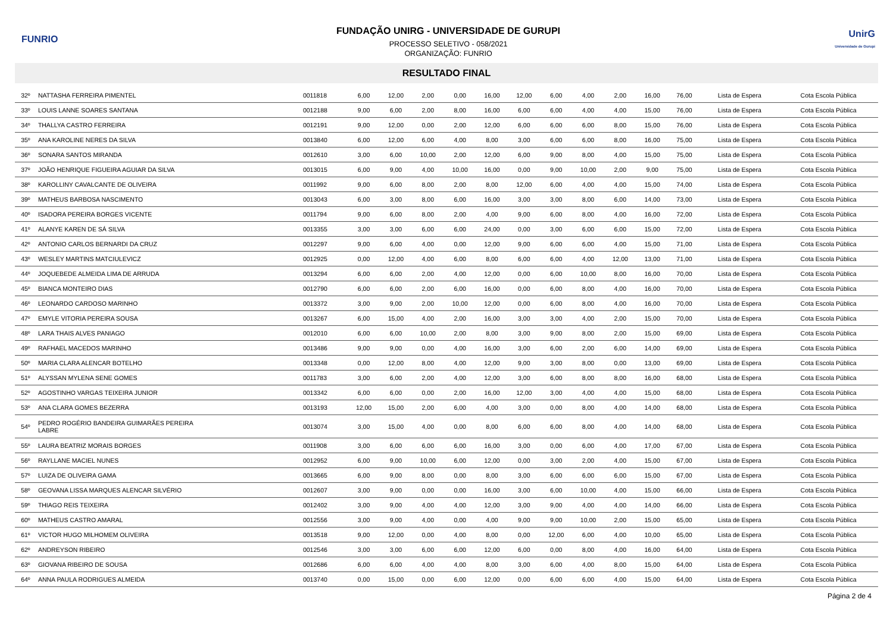FUNRIO
FUNDAÇÃO UNIRG - UNIVERSIDADE DE GURUPI
PROCESSO SELETIVO - 058/2021
ORGANIZAÇÃO: FUNRIO
UnirG
Universidade de Gurupi
RESULTADO FINAL
| 32º | NATTASHA FERREIRA PIMENTEL | 0011818 | 6,00 | 12,00 | 2,00 | 0,00 | 16,00 | 12,00 | 6,00 | 4,00 | 2,00 | 16,00 | 76,00 | Lista de Espera | Cota Escola Pública |
| 33º | LOUIS LANNE SOARES SANTANA | 0012188 | 9,00 | 6,00 | 2,00 | 8,00 | 16,00 | 6,00 | 6,00 | 4,00 | 4,00 | 15,00 | 76,00 | Lista de Espera | Cota Escola Pública |
| 34º | THALLYA CASTRO FERREIRA | 0012191 | 9,00 | 12,00 | 0,00 | 2,00 | 12,00 | 6,00 | 6,00 | 6,00 | 8,00 | 15,00 | 76,00 | Lista de Espera | Cota Escola Pública |
| 35º | ANA KAROLINE NERES DA SILVA | 0013840 | 6,00 | 12,00 | 6,00 | 4,00 | 8,00 | 3,00 | 6,00 | 6,00 | 8,00 | 16,00 | 75,00 | Lista de Espera | Cota Escola Pública |
| 36º | SONARA SANTOS MIRANDA | 0012610 | 3,00 | 6,00 | 10,00 | 2,00 | 12,00 | 6,00 | 9,00 | 8,00 | 4,00 | 15,00 | 75,00 | Lista de Espera | Cota Escola Pública |
| 37º | JOÃO HENRIQUE FIGUEIRA AGUIAR DA SILVA | 0013015 | 6,00 | 9,00 | 4,00 | 10,00 | 16,00 | 0,00 | 9,00 | 10,00 | 2,00 | 9,00 | 75,00 | Lista de Espera | Cota Escola Pública |
| 38º | KAROLLINY CAVALCANTE DE OLIVEIRA | 0011992 | 9,00 | 6,00 | 8,00 | 2,00 | 8,00 | 12,00 | 6,00 | 4,00 | 4,00 | 15,00 | 74,00 | Lista de Espera | Cota Escola Pública |
| 39º | MATHEUS BARBOSA NASCIMENTO | 0013043 | 6,00 | 3,00 | 8,00 | 6,00 | 16,00 | 3,00 | 3,00 | 8,00 | 6,00 | 14,00 | 73,00 | Lista de Espera | Cota Escola Pública |
| 40º | ISADORA PEREIRA BORGES VICENTE | 0011794 | 9,00 | 6,00 | 8,00 | 2,00 | 4,00 | 9,00 | 6,00 | 8,00 | 4,00 | 16,00 | 72,00 | Lista de Espera | Cota Escola Pública |
| 41º | ALANYE KAREN DE SÁ SILVA | 0013355 | 3,00 | 3,00 | 6,00 | 6,00 | 24,00 | 0,00 | 3,00 | 6,00 | 6,00 | 15,00 | 72,00 | Lista de Espera | Cota Escola Pública |
| 42º | ANTONIO CARLOS BERNARDI DA CRUZ | 0012297 | 9,00 | 6,00 | 4,00 | 0,00 | 12,00 | 9,00 | 6,00 | 6,00 | 4,00 | 15,00 | 71,00 | Lista de Espera | Cota Escola Pública |
| 43º | WESLEY MARTINS MATCIULEVICZ | 0012925 | 0,00 | 12,00 | 4,00 | 6,00 | 8,00 | 6,00 | 6,00 | 4,00 | 12,00 | 13,00 | 71,00 | Lista de Espera | Cota Escola Pública |
| 44º | JOQUEBEDE ALMEIDA LIMA DE ARRUDA | 0013294 | 6,00 | 6,00 | 2,00 | 4,00 | 12,00 | 0,00 | 6,00 | 10,00 | 8,00 | 16,00 | 70,00 | Lista de Espera | Cota Escola Pública |
| 45º | BIANCA MONTEIRO DIAS | 0012790 | 6,00 | 6,00 | 2,00 | 6,00 | 16,00 | 0,00 | 6,00 | 8,00 | 4,00 | 16,00 | 70,00 | Lista de Espera | Cota Escola Pública |
| 46º | LEONARDO CARDOSO MARINHO | 0013372 | 3,00 | 9,00 | 2,00 | 10,00 | 12,00 | 0,00 | 6,00 | 8,00 | 4,00 | 16,00 | 70,00 | Lista de Espera | Cota Escola Pública |
| 47º | EMYLE VITORIA PEREIRA SOUSA | 0013267 | 6,00 | 15,00 | 4,00 | 2,00 | 16,00 | 3,00 | 3,00 | 4,00 | 2,00 | 15,00 | 70,00 | Lista de Espera | Cota Escola Pública |
| 48º | LARA THAIS ALVES PANIAGO | 0012010 | 6,00 | 6,00 | 10,00 | 2,00 | 8,00 | 3,00 | 9,00 | 8,00 | 2,00 | 15,00 | 69,00 | Lista de Espera | Cota Escola Pública |
| 49º | RAFHAEL MACEDOS MARINHO | 0013486 | 9,00 | 9,00 | 0,00 | 4,00 | 16,00 | 3,00 | 6,00 | 2,00 | 6,00 | 14,00 | 69,00 | Lista de Espera | Cota Escola Pública |
| 50º | MARIA CLARA ALENCAR BOTELHO | 0013348 | 0,00 | 12,00 | 8,00 | 4,00 | 12,00 | 9,00 | 3,00 | 8,00 | 0,00 | 13,00 | 69,00 | Lista de Espera | Cota Escola Pública |
| 51º | ALYSSAN MYLENA SENE GOMES | 0011783 | 3,00 | 6,00 | 2,00 | 4,00 | 12,00 | 3,00 | 6,00 | 8,00 | 8,00 | 16,00 | 68,00 | Lista de Espera | Cota Escola Pública |
| 52º | AGOSTINHO VARGAS TEIXEIRA JUNIOR | 0013342 | 6,00 | 6,00 | 0,00 | 2,00 | 16,00 | 12,00 | 3,00 | 4,00 | 4,00 | 15,00 | 68,00 | Lista de Espera | Cota Escola Pública |
| 53º | ANA CLARA GOMES BEZERRA | 0013193 | 12,00 | 15,00 | 2,00 | 6,00 | 4,00 | 3,00 | 0,00 | 8,00 | 4,00 | 14,00 | 68,00 | Lista de Espera | Cota Escola Pública |
| 54º | PEDRO ROGÉRIO BANDEIRA GUIMARÃES PEREIRA LABRE | 0013074 | 3,00 | 15,00 | 4,00 | 0,00 | 8,00 | 6,00 | 6,00 | 8,00 | 4,00 | 14,00 | 68,00 | Lista de Espera | Cota Escola Pública |
| 55º | LAURA BEATRIZ MORAIS BORGES | 0011908 | 3,00 | 6,00 | 6,00 | 6,00 | 16,00 | 3,00 | 0,00 | 6,00 | 4,00 | 17,00 | 67,00 | Lista de Espera | Cota Escola Pública |
| 56º | RAYLLANE MACIEL NUNES | 0012952 | 6,00 | 9,00 | 10,00 | 6,00 | 12,00 | 0,00 | 3,00 | 2,00 | 4,00 | 15,00 | 67,00 | Lista de Espera | Cota Escola Pública |
| 57º | LUIZA DE OLIVEIRA GAMA | 0013665 | 6,00 | 9,00 | 8,00 | 0,00 | 8,00 | 3,00 | 6,00 | 6,00 | 6,00 | 15,00 | 67,00 | Lista de Espera | Cota Escola Pública |
| 58º | GEOVANA LISSA MARQUES ALENCAR SILVÉRIO | 0012607 | 3,00 | 9,00 | 0,00 | 0,00 | 16,00 | 3,00 | 6,00 | 10,00 | 4,00 | 15,00 | 66,00 | Lista de Espera | Cota Escola Pública |
| 59º | THIAGO REIS TEIXEIRA | 0012402 | 3,00 | 9,00 | 4,00 | 4,00 | 12,00 | 3,00 | 9,00 | 4,00 | 4,00 | 14,00 | 66,00 | Lista de Espera | Cota Escola Pública |
| 60º | MATHEUS CASTRO AMARAL | 0012556 | 3,00 | 9,00 | 4,00 | 0,00 | 4,00 | 9,00 | 9,00 | 10,00 | 2,00 | 15,00 | 65,00 | Lista de Espera | Cota Escola Pública |
| 61º | VICTOR HUGO MILHOMEM OLIVEIRA | 0013518 | 9,00 | 12,00 | 0,00 | 4,00 | 8,00 | 0,00 | 12,00 | 6,00 | 4,00 | 10,00 | 65,00 | Lista de Espera | Cota Escola Pública |
| 62º | ANDREYSON RIBEIRO | 0012546 | 3,00 | 3,00 | 6,00 | 6,00 | 12,00 | 6,00 | 0,00 | 8,00 | 4,00 | 16,00 | 64,00 | Lista de Espera | Cota Escola Pública |
| 63º | GIOVANA RIBEIRO DE SOUSA | 0012686 | 6,00 | 6,00 | 4,00 | 4,00 | 8,00 | 3,00 | 6,00 | 4,00 | 8,00 | 15,00 | 64,00 | Lista de Espera | Cota Escola Pública |
| 64º | ANNA PAULA RODRIGUES ALMEIDA | 0013740 | 0,00 | 15,00 | 0,00 | 6,00 | 12,00 | 0,00 | 6,00 | 6,00 | 4,00 | 15,00 | 64,00 | Lista de Espera | Cota Escola Pública |
Página 2 de 4